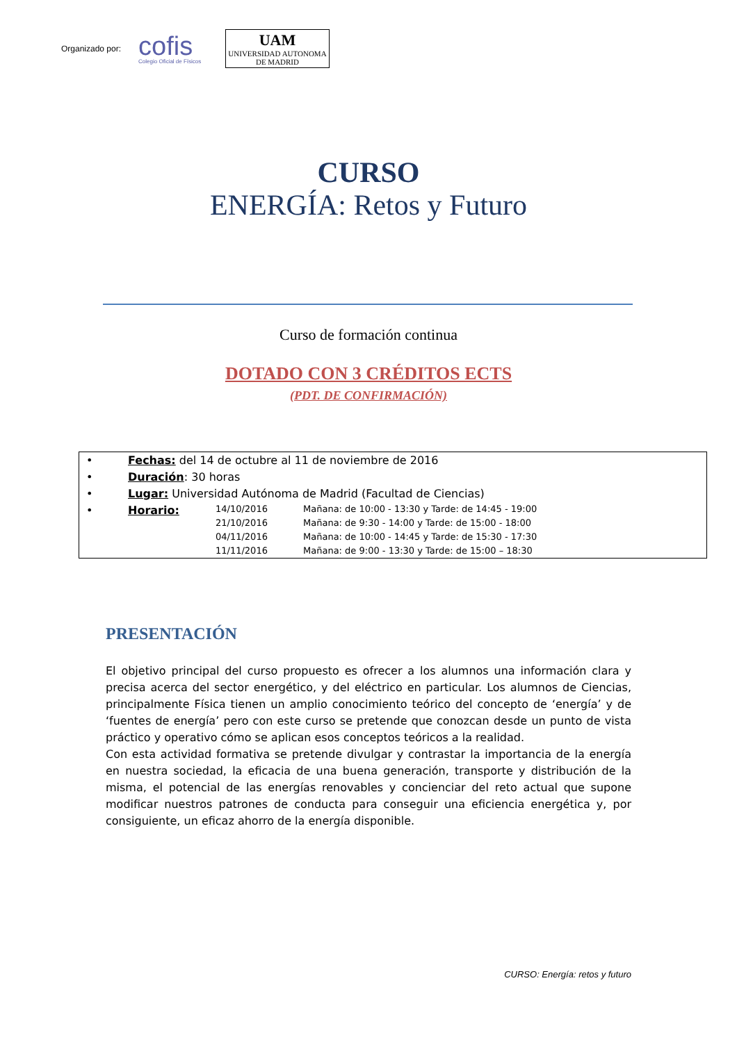Organizado por: cofis
Colegio Oficial de Físicos UAM
UNIVERSIDAD AUTONOMA
DE MADRID
CURSO
ENERGÍA: Retos y Futuro
Curso de formación continua
DOTADO CON 3 CRÉDITOS ECTS
(PDT. DE CONFIRMACIÓN)
• Fechas: del 14 de octubre al 11 de noviembre de 2016
• Duración: 30 horas
• Lugar: Universidad Autónoma de Madrid (Facultad de Ciencias)
• Horario:
14/10/2016 Mañana: de 10:00 - 13:30 y Tarde: de 14:45 - 19:00
21/10/2016 Mañana: de 9:30 - 14:00 y Tarde: de 15:00 - 18:00
04/11/2016 Mañana: de 10:00 - 14:45 y Tarde: de 15:30 - 17:30
11/11/2016 Mañana: de 9:00 - 13:30 y Tarde: de 15:00 – 18:30
PRESENTACIÓN
El objetivo principal del curso propuesto es ofrecer a los alumnos una información clara y precisa acerca del sector energético, y del eléctrico en particular. Los alumnos de Ciencias, principalmente Física tienen un amplio conocimiento teórico del concepto de ‘energía’ y de ‘fuentes de energía’ pero con este curso se pretende que conozcan desde un punto de vista práctico y operativo cómo se aplican esos conceptos teóricos a la realidad.
Con esta actividad formativa se pretende divulgar y contrastar la importancia de la energía en nuestra sociedad, la eficacia de una buena generación, transporte y distribución de la misma, el potencial de las energías renovables y concienciar del reto actual que supone modificar nuestros patrones de conducta para conseguir una eficiencia energética y, por consiguiente, un eficaz ahorro de la energía disponible.
CURSO: Energía: retos y futuro